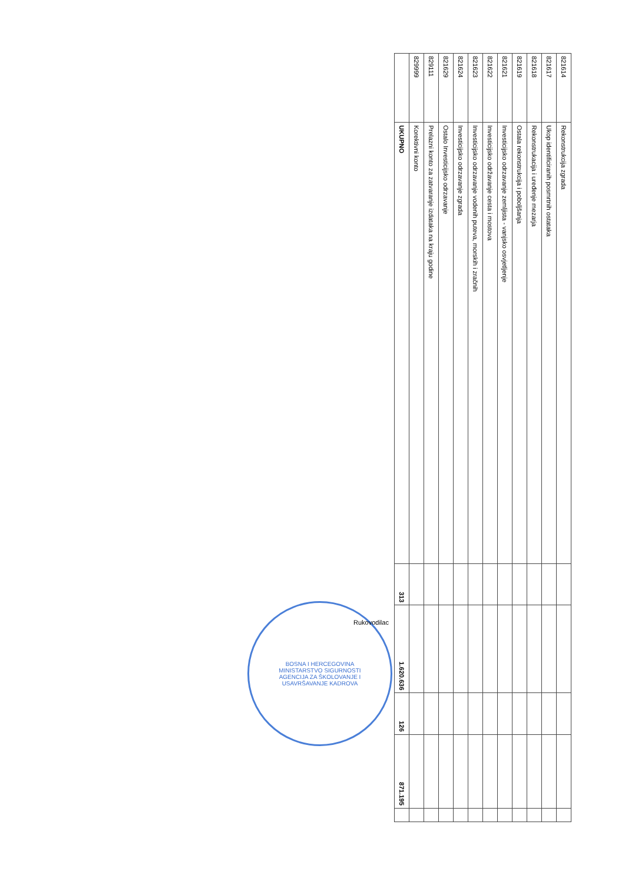| 821614 | Rekonstrukcija zgrada | | | | | |
| 821617 | Ukop identificiranih posmrtnih ostataka | | | | | |
| 821618 | Rekonstrukacija i uređenje mezarja | | | | | |
| 821619 | Ostala rekonstrukcija i poboljšanja | | | | | |
| 821621 | Investicijsko odrzavanje zemljista - vanjsko osvjetljenje | | | | | |
| 821622 | Investicijsko održavanje cesta i mostova | | | | | |
| 821623 | Investicijsko odrzavanje vodenih puteva, morskih i zračnih | | | | | |
| 821624 | Investicijsko odrzavanje zgrada | | | | | |
| 821629 | Ostalo Investicijsko odrzavanje | | | | | |
| 829111 | Prelazni konto za zatvaranje izdataka na kraju godine | | | | | |
| 829999 | Korektivni konto | | | | | |
| | UKUPNO | 313 | 1.620.636 | 126 | 871.195 | |
BOSNA I HERCEGOVINA
MINISTARSTVO SIGURNOSTI
AGENCIJA ZA ŠKOLOVANJE I
USAVRŠAVANJE KADROVA
Rukovodilac